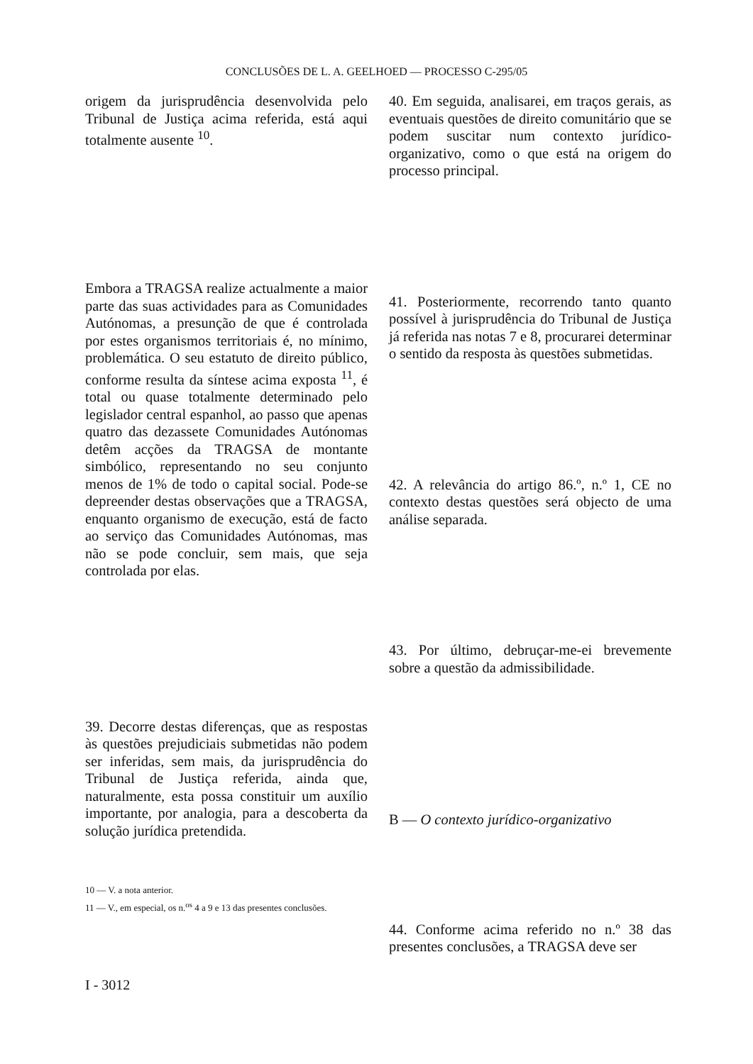CONCLUSÕES DE L. A. GEELHOED — PROCESSO C-295/05
origem da jurisprudência desenvolvida pelo Tribunal de Justiça acima referida, está aqui totalmente ausente <sup>10</sup>.
Embora a TRAGSA realize actualmente a maior parte das suas actividades para as Comunidades Autónomas, a presunção de que é controlada por estes organismos territoriais é, no mínimo, problemática. O seu estatuto de direito público, conforme resulta da síntese acima exposta <sup>11</sup>, é total ou quase totalmente determinado pelo legislador central espanhol, ao passo que apenas quatro das dezassete Comunidades Autónomas detêm acções da TRAGSA de montante simbólico, representando no seu conjunto menos de 1% de todo o capital social. Pode-se depreender destas observações que a TRAGSA, enquanto organismo de execução, está de facto ao serviço das Comunidades Autónomas, mas não se pode concluir, sem mais, que seja controlada por elas.
39. Decorre destas diferenças, que as respostas às questões prejudiciais submetidas não podem ser inferidas, sem mais, da jurisprudência do Tribunal de Justiça referida, ainda que, naturalmente, esta possa constituir um auxílio importante, por analogia, para a descoberta da solução jurídica pretendida.
10 — V. a nota anterior.
11 — V., em especial, os n.<sup>os</sup> 4 a 9 e 13 das presentes conclusões.
40. Em seguida, analisarei, em traços gerais, as eventuais questões de direito comunitário que se podem suscitar num contexto jurídico-organizativo, como o que está na origem do processo principal.
41. Posteriormente, recorrendo tanto quanto possível à jurisprudência do Tribunal de Justiça já referida nas notas 7 e 8, procurarei determinar o sentido da resposta às questões submetidas.
42. A relevância do artigo 86.º, n.º 1, CE no contexto destas questões será objecto de uma análise separada.
43. Por último, debruçar-me-ei brevemente sobre a questão da admissibilidade.
B — O contexto jurídico-organizativo
44. Conforme acima referido no n.º 38 das presentes conclusões, a TRAGSA deve ser
I - 3012